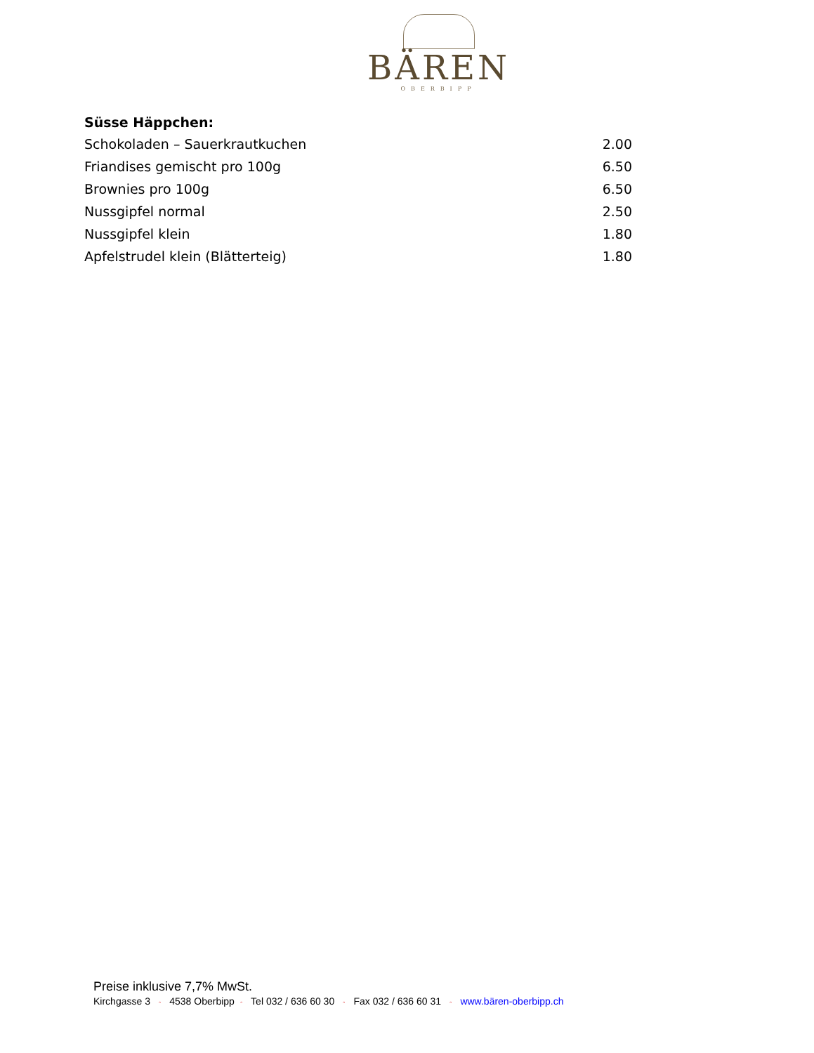BÄREN
OBERBIPP
| Süsse Häppchen: | |
| --- | --- |
| Schokoladen – Sauerkrautkuchen | 2.00 |
| Friandises gemischt pro 100g | 6.50 |
| Brownies pro 100g | 6.50 |
| Nussgipfel normal | 2.50 |
| Nussgipfel klein | 1.80 |
| Apfelstrudel klein (Blätterteig) | 1.80 |
Preise inklusive 7,7% MwSt.
Kirchgasse 3 ◦ 4538 Oberbipp ◦ Tel 032 / 636 60 30 ◦ Fax 032 / 636 60 31 ◦ www.bären-oberbipp.ch